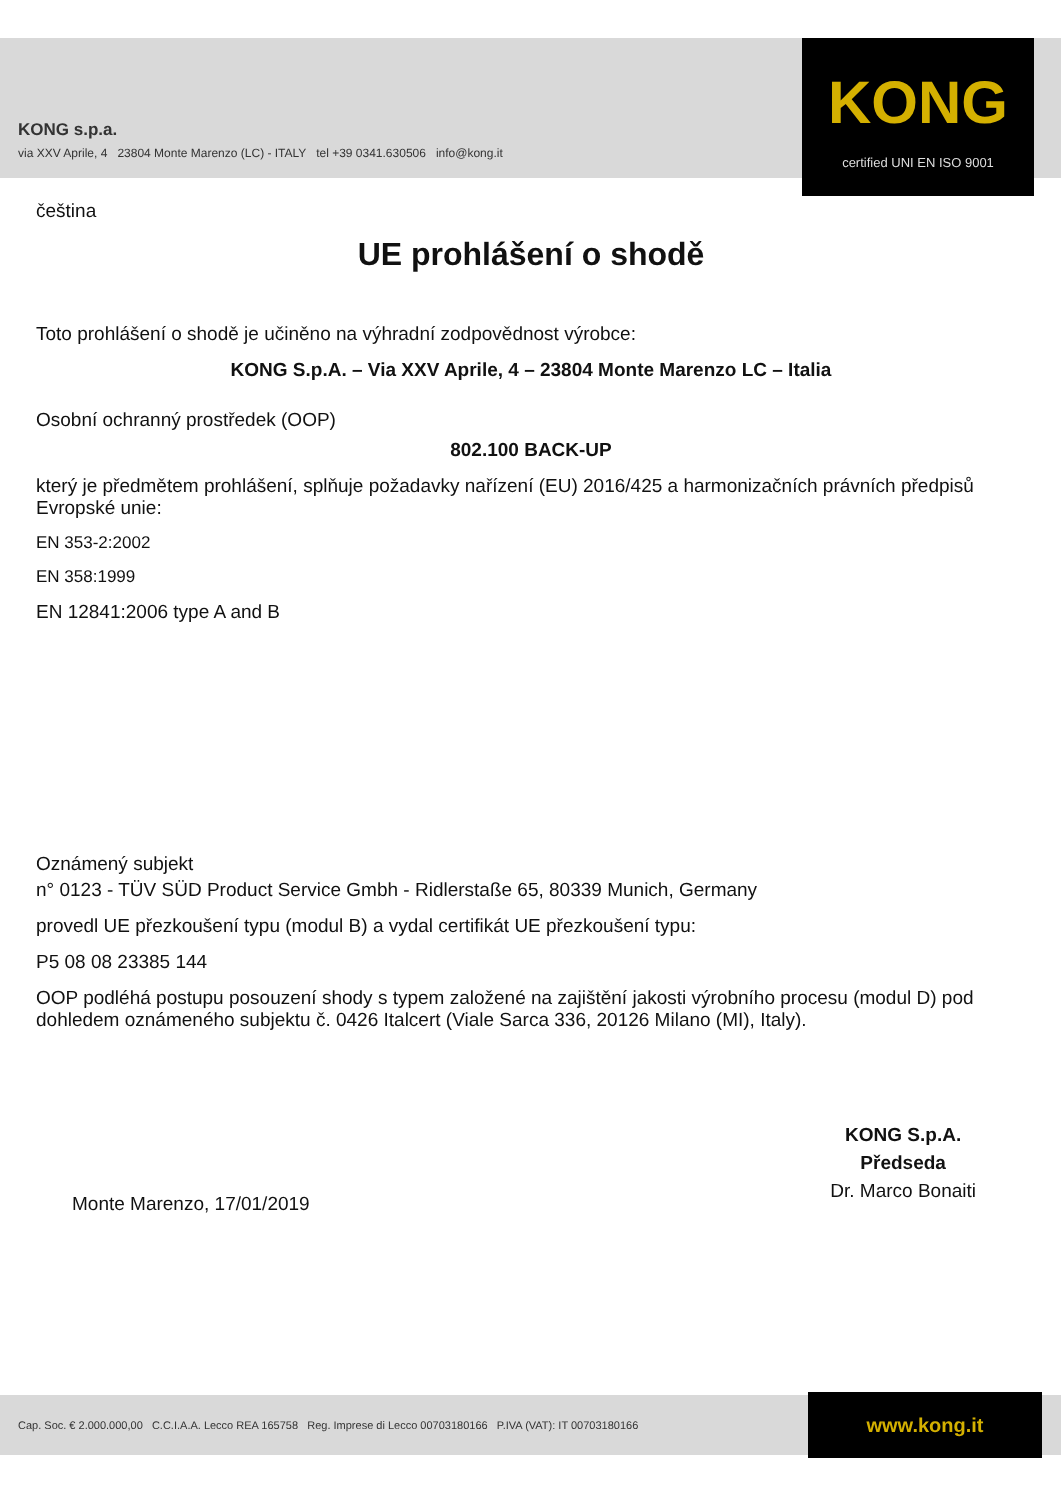KONG s.p.a.
via XXV Aprile, 4 23804 Monte Marenzo (LC) - ITALY tel +39 0341.630506 info@kong.it
KONG
certified UNI EN ISO 9001
čeština
UE prohlášení o shodě
Toto prohlášení o shodě je učiněno na výhradní zodpovědnost výrobce:
KONG S.p.A. – Via XXV Aprile, 4 – 23804 Monte Marenzo LC – Italia
Osobní ochranný prostředek (OOP)
802.100 BACK-UP
který je předmětem prohlášení, splňuje požadavky nařízení (EU) 2016/425 a harmonizačních právních předpisů Evropské unie:
EN 353-2:2002
EN 358:1999
EN 12841:2006 type A and B
Oznámený subjekt
n° 0123 - TÜV SÜD Product Service Gmbh - Ridlerstaße 65, 80339 Munich, Germany
provedl UE přezkoušení typu (modul B) a vydal certifikát UE přezkoušení typu:
P5 08 08 23385 144
OOP podléhá postupu posouzení shody s typem založené na zajištění jakosti výrobního procesu (modul D) pod dohledem oznámeného subjektu č. 0426 Italcert (Viale Sarca 336, 20126 Milano (MI), Italy).
Monte Marenzo, 17/01/2019
KONG S.p.A.
Předseda
Dr. Marco Bonaiti
Cap. Soc. € 2.000.000,00 C.C.I.A.A. Lecco REA 165758 Reg. Imprese di Lecco 00703180166 P.IVA (VAT): IT 00703180166
www.kong.it